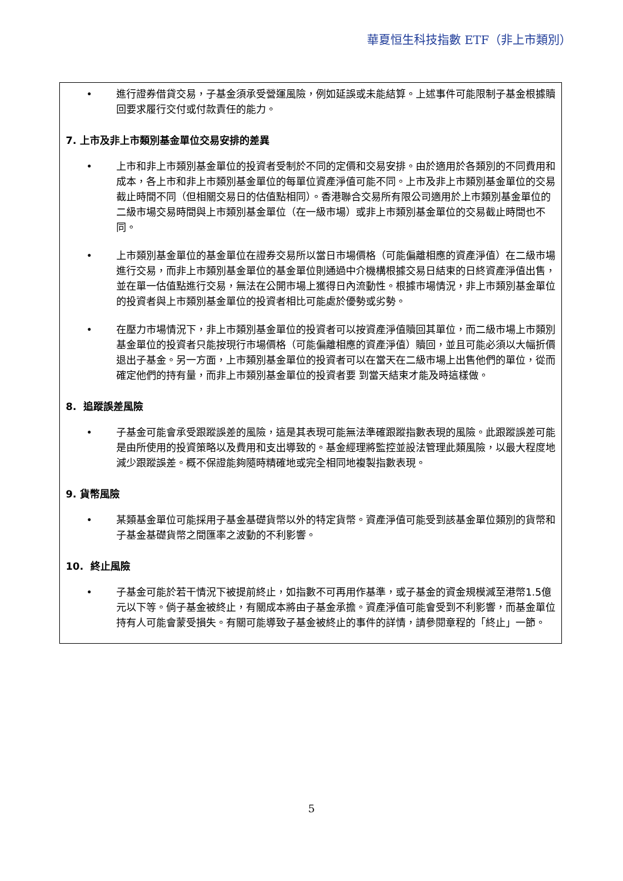華夏恒生科技指數 ETF（非上市類別）
• 進行證券借貸交易，子基金須承受營運風險，例如延誤或未能結算。上述事件可能限制子基金根據贖回要求履行交付或付款責任的能力。
7. 上市及非上市類別基金單位交易安排的差異
• 上市和非上市類別基金單位的投資者受制於不同的定價和交易安排。由於適用於各類別的不同費用和成本，各上市和非上市類別基金單位的每單位資產淨值可能不同。上市及非上市類別基金單位的交易截止時間不同（但相關交易日的估值點相同）。香港聯合交易所有限公司適用於上市類別基金單位的二級市場交易時間與上市類別基金單位（在一級市場）或非上市類別基金單位的交易截止時間也不同。
• 上市類別基金單位的基金單位在證券交易所以當日市場價格（可能偏離相應的資產淨值）在二級市場進行交易，而非上市類別基金單位的基金單位則通過中介機構根據交易日結束的日終資產淨值出售，並在單一估值點進行交易，無法在公開市場上獲得日內流動性。根據市場情況，非上市類別基金單位的投資者與上市類別基金單位的投資者相比可能處於優勢或劣勢。
• 在壓力市場情況下，非上市類別基金單位的投資者可以按資產淨值贖回其單位，而二級市場上市類別基金單位的投資者只能按現行市場價格（可能偏離相應的資產淨值）贖回，並且可能必須以大幅折價退出子基金。另一方面，上市類別基金單位的投資者可以在當天在二級市場上出售他們的單位，從而確定他們的持有量，而非上市類別基金單位的投資者要 到當天結束才能及時這樣做。
8. 追蹤誤差風險
• 子基金可能會承受跟蹤誤差的風險，這是其表現可能無法準確跟蹤指數表現的風險。此跟蹤誤差可能是由所使用的投資策略以及費用和支出導致的。基金經理將監控並設法管理此類風險，以最大程度地減少跟蹤誤差。概不保證能夠隨時精確地或完全相同地複製指數表現。
9. 貨幣風險
• 某類基金單位可能採用子基金基礎貨幣以外的特定貨幣。資產淨值可能受到該基金單位類別的貨幣和子基金基礎貨幣之間匯率之波動的不利影響。
10. 終止風險
• 子基金可能於若干情況下被提前終止，如指數不可再用作基準，或子基金的資金規模減至港幣1.5億元以下等。倘子基金被終止，有關成本將由子基金承擔。資產淨值可能會受到不利影響，而基金單位持有人可能會蒙受損失。有關可能導致子基金被終止的事件的詳情，請參閱章程的「終止」一節。
5